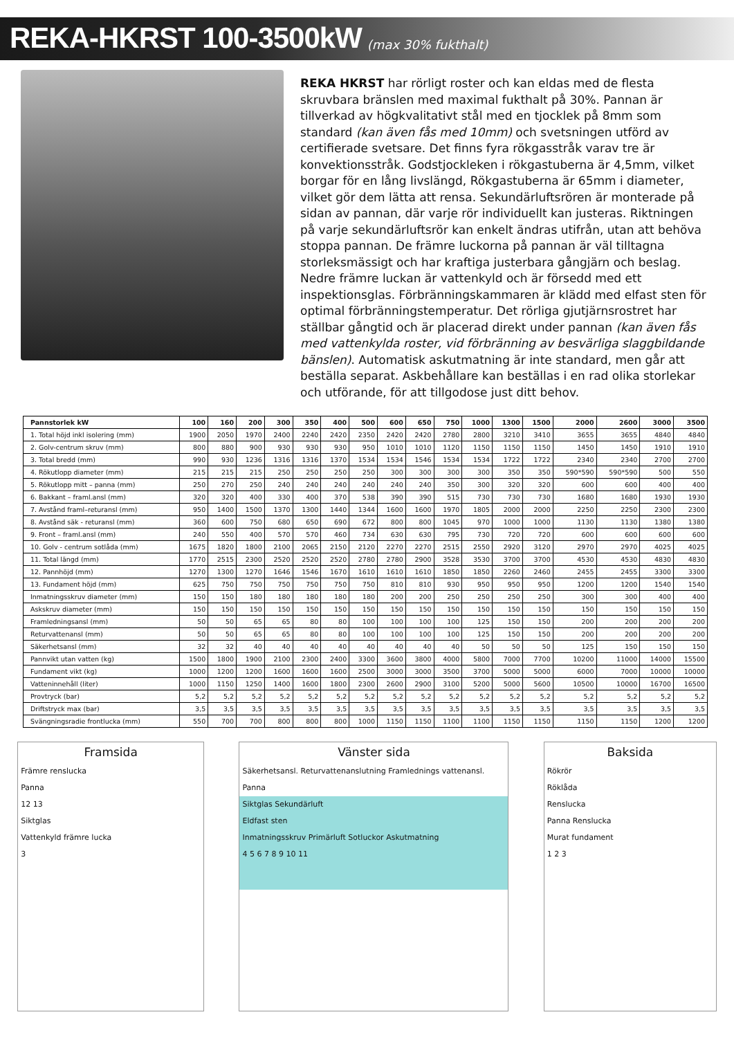REKA-HKRST 100-3500kW
(max 30% fukthalt)
REKA HKRST har rörligt roster och kan eldas med de flesta skruvbara bränslen med maximal fukthalt på 30%. Pannan är tillverkad av högkvalitativt stål med en tjocklek på 8mm som standard (kan även fås med 10mm) och svetsningen utförd av certifierade svetsare. Det finns fyra rökgasstråk varav tre är konvektionsstråk. Godstjockleken i rökgastuberna är 4,5mm, vilket borgar för en lång livslängd, Rökgastuberna är 65mm i diameter, vilket gör dem lätta att rensa. Sekundärluftsrören är monterade på sidan av pannan, där varje rör individuellt kan justeras. Riktningen på varje sekundärluftsrör kan enkelt ändras utifrån, utan att behöva stoppa pannan. De främre luckorna på pannan är väl tilltagna storleksmässigt och har kraftiga justerbara gångjärn och beslag. Nedre främre luckan är vattenkyld och är försedd med ett inspektionsglas. Förbränningskammaren är klädd med elfast sten för optimal förbränningstemperatur. Det rörliga gjutjärnsrostret har ställbar gångtid och är placerad direkt under pannan (kan även fås med vattenkylda roster, vid förbränning av besvärliga slaggbildande bänslen). Automatisk askutmatning är inte standard, men går att beställa separat. Askbehållare kan beställas i en rad olika storlekar och utförande, för att tillgodose just ditt behov.
| Pannstorlek kW | 100 | 160 | 200 | 300 | 350 | 400 | 500 | 600 | 650 | 750 | 1000 | 1300 | 1500 | 2000 | 2600 | 3000 | 3500 |
| --- | --- | --- | --- | --- | --- | --- | --- | --- | --- | --- | --- | --- | --- | --- | --- | --- | --- |
| 1. Total höjd inkl isolering (mm) | 1900 | 2050 | 1970 | 2400 | 2240 | 2420 | 2350 | 2420 | 2420 | 2780 | 2800 | 3210 | 3410 | 3655 | 3655 | 4840 | 4840 |
| 2. Golv-centrum skruv (mm) | 800 | 880 | 900 | 930 | 930 | 930 | 950 | 1010 | 1010 | 1120 | 1150 | 1150 | 1150 | 1450 | 1450 | 1910 | 1910 |
| 3. Total bredd (mm) | 990 | 930 | 1236 | 1316 | 1316 | 1370 | 1534 | 1534 | 1546 | 1534 | 1534 | 1722 | 1722 | 2340 | 2340 | 2700 | 2700 |
| 4. Rökutlopp diameter (mm) | 215 | 215 | 215 | 250 | 250 | 250 | 250 | 300 | 300 | 300 | 300 | 350 | 350 | 590*590 | 590*590 | 500 | 550 |
| 5. Rökutlopp mitt – panna (mm) | 250 | 270 | 250 | 240 | 240 | 240 | 240 | 240 | 240 | 350 | 300 | 320 | 320 | 600 | 600 | 400 | 400 |
| 6. Bakkant – framl.ansl (mm) | 320 | 320 | 400 | 330 | 400 | 370 | 538 | 390 | 390 | 515 | 730 | 730 | 730 | 1680 | 1680 | 1930 | 1930 |
| 7. Avstånd framl–returansl (mm) | 950 | 1400 | 1500 | 1370 | 1300 | 1440 | 1344 | 1600 | 1600 | 1970 | 1805 | 2000 | 2000 | 2250 | 2250 | 2300 | 2300 |
| 8. Avstånd säk - returansl (mm) | 360 | 600 | 750 | 680 | 650 | 690 | 672 | 800 | 800 | 1045 | 970 | 1000 | 1000 | 1130 | 1130 | 1380 | 1380 |
| 9. Front – framl.ansl (mm) | 240 | 550 | 400 | 570 | 570 | 460 | 734 | 630 | 630 | 795 | 730 | 720 | 720 | 600 | 600 | 600 | 600 |
| 10. Golv - centrum sotlåda (mm) | 1675 | 1820 | 1800 | 2100 | 2065 | 2150 | 2120 | 2270 | 2270 | 2515 | 2550 | 2920 | 3120 | 2970 | 2970 | 4025 | 4025 |
| 11. Total längd (mm) | 1770 | 2515 | 2300 | 2520 | 2520 | 2520 | 2780 | 2780 | 2900 | 3528 | 3530 | 3700 | 3700 | 4530 | 4530 | 4830 | 4830 |
| 12. Pannhöjd (mm) | 1270 | 1300 | 1270 | 1646 | 1546 | 1670 | 1610 | 1610 | 1610 | 1850 | 1850 | 2260 | 2460 | 2455 | 2455 | 3300 | 3300 |
| 13. Fundament höjd (mm) | 625 | 750 | 750 | 750 | 750 | 750 | 750 | 810 | 810 | 930 | 950 | 950 | 950 | 1200 | 1200 | 1540 | 1540 |
| Inmatningsskruv diameter (mm) | 150 | 150 | 180 | 180 | 180 | 180 | 180 | 200 | 200 | 250 | 250 | 250 | 250 | 300 | 300 | 400 | 400 |
| Askskruv diameter (mm) | 150 | 150 | 150 | 150 | 150 | 150 | 150 | 150 | 150 | 150 | 150 | 150 | 150 | 150 | 150 | 150 | 150 |
| Framledningsansl (mm) | 50 | 50 | 65 | 65 | 80 | 80 | 100 | 100 | 100 | 100 | 125 | 150 | 150 | 200 | 200 | 200 | 200 |
| Returvattenansl (mm) | 50 | 50 | 65 | 65 | 80 | 80 | 100 | 100 | 100 | 100 | 125 | 150 | 150 | 200 | 200 | 200 | 200 |
| Säkerhetsansl (mm) | 32 | 32 | 40 | 40 | 40 | 40 | 40 | 40 | 40 | 40 | 50 | 50 | 50 | 125 | 150 | 150 | 150 |
| Pannvikt utan vatten (kg) | 1500 | 1800 | 1900 | 2100 | 2300 | 2400 | 3300 | 3600 | 3800 | 4000 | 5800 | 7000 | 7700 | 10200 | 11000 | 14000 | 15500 |
| Fundament vikt (kg) | 1000 | 1200 | 1200 | 1600 | 1600 | 1600 | 2500 | 3000 | 3000 | 3500 | 3700 | 5000 | 5000 | 6000 | 7000 | 10000 | 10000 |
| Vatteninnehåll (liter) | 1000 | 1150 | 1250 | 1400 | 1600 | 1800 | 2300 | 2600 | 2900 | 3100 | 5200 | 5000 | 5600 | 10500 | 10000 | 16700 | 16500 |
| Provtryck (bar) | 5,2 | 5,2 | 5,2 | 5,2 | 5,2 | 5,2 | 5,2 | 5,2 | 5,2 | 5,2 | 5,2 | 5,2 | 5,2 | 5,2 | 5,2 | 5,2 | 5,2 |
| Driftstryck max (bar) | 3,5 | 3,5 | 3,5 | 3,5 | 3,5 | 3,5 | 3,5 | 3,5 | 3,5 | 3,5 | 3,5 | 3,5 | 3,5 | 3,5 | 3,5 | 3,5 | 3,5 |
| Svängningsradie frontlucka (mm) | 550 | 700 | 700 | 800 | 800 | 800 | 1000 | 1150 | 1150 | 1100 | 1100 | 1150 | 1150 | 1150 | 1150 | 1200 | 1200 |
Framsida
Främre renslucka
Panna
12 13
Siktglas
Vattenkyld främre lucka
3
Vänster sida
Säkerhetsansl. Returvattenanslutning Framlednings vattenansl.
Panna
Siktglas Sekundärluft
Eldfast sten
Inmatningsskruv Primärluft Sotluckor Askutmatning
4 5 6 7 8 9 10 11
Baksida
Rökrör
Röklåda
Renslucka
Panna Renslucka
Murat fundament
1 2 3